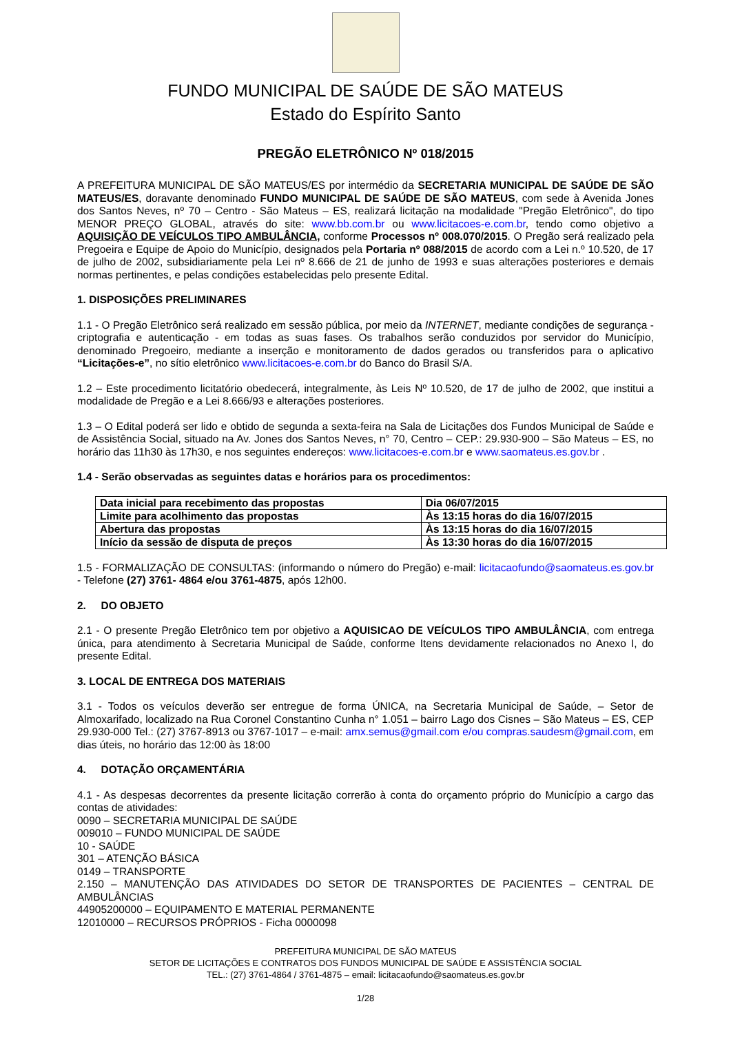FUNDO MUNICIPAL DE SAÚDE DE SÃO MATEUS
Estado do Espírito Santo
PREGÃO ELETRÔNICO Nº 018/2015
A PREFEITURA MUNICIPAL DE SÃO MATEUS/ES por intermédio da SECRETARIA MUNICIPAL DE SAÚDE DE SÃO MATEUS/ES, doravante denominado FUNDO MUNICIPAL DE SAÚDE DE SÃO MATEUS, com sede à Avenida Jones dos Santos Neves, nº 70 – Centro - São Mateus – ES, realizará licitação na modalidade "Pregão Eletrônico", do tipo MENOR PREÇO GLOBAL, através do site: www.bb.com.br ou www.licitacoes-e.com.br, tendo como objetivo a AQUISIÇÃO DE VEÍCULOS TIPO AMBULÂNCIA, conforme Processos nº 008.070/2015. O Pregão será realizado pela Pregoeira e Equipe de Apoio do Município, designados pela Portaria nº 088/2015 de acordo com a Lei n.º 10.520, de 17 de julho de 2002, subsidiariamente pela Lei nº 8.666 de 21 de junho de 1993 e suas alterações posteriores e demais normas pertinentes, e pelas condições estabelecidas pelo presente Edital.
1. DISPOSIÇÕES PRELIMINARES
1.1 - O Pregão Eletrônico será realizado em sessão pública, por meio da INTERNET, mediante condições de segurança - criptografia e autenticação - em todas as suas fases. Os trabalhos serão conduzidos por servidor do Município, denominado Pregoeiro, mediante a inserção e monitoramento de dados gerados ou transferidos para o aplicativo “Licitações-e”, no sítio eletrônico www.licitacoes-e.com.br do Banco do Brasil S/A.
1.2 – Este procedimento licitatório obedecerá, integralmente, às Leis Nº 10.520, de 17 de julho de 2002, que institui a modalidade de Pregão e a Lei 8.666/93 e alterações posteriores.
1.3 – O Edital poderá ser lido e obtido de segunda a sexta-feira na Sala de Licitações dos Fundos Municipal de Saúde e de Assistência Social, situado na Av. Jones dos Santos Neves, n° 70, Centro – CEP.: 29.930-900 – São Mateus – ES, no horário das 11h30 às 17h30, e nos seguintes endereços: www.licitacoes-e.com.br e www.saomateus.es.gov.br .
1.4 - Serão observadas as seguintes datas e horários para os procedimentos:
| Data inicial para recebimento das propostas | Dia 06/07/2015 |
| Limite para acolhimento das propostas | Às 13:15 horas do dia 16/07/2015 |
| Abertura das propostas | Às 13:15 horas do dia 16/07/2015 |
| Início da sessão de disputa de preços | Às 13:30 horas do dia 16/07/2015 |
1.5 - FORMALIZAÇÃO DE CONSULTAS: (informando o número do Pregão) e-mail: licitacaofundo@saomateus.es.gov.br - Telefone (27) 3761- 4864 e/ou 3761-4875, após 12h00.
2. DO OBJETO
2.1 - O presente Pregão Eletrônico tem por objetivo a AQUISICAO DE VEÍCULOS TIPO AMBULÂNCIA, com entrega única, para atendimento à Secretaria Municipal de Saúde, conforme Itens devidamente relacionados no Anexo I, do presente Edital.
3. LOCAL DE ENTREGA DOS MATERIAIS
3.1 - Todos os veículos deverão ser entregue de forma ÚNICA, na Secretaria Municipal de Saúde, – Setor de Almoxarifado, localizado na Rua Coronel Constantino Cunha n° 1.051 – bairro Lago dos Cisnes – São Mateus – ES, CEP 29.930-000 Tel.: (27) 3767-8913 ou 3767-1017 – e-mail: amx.semus@gmail.com e/ou compras.saudesm@gmail.com, em dias úteis, no horário das 12:00 às 18:00
4. DOTAÇÃO ORÇAMENTÁRIA
4.1 - As despesas decorrentes da presente licitação correrão à conta do orçamento próprio do Município a cargo das contas de atividades:
0090 – SECRETARIA MUNICIPAL DE SAÚDE
009010 – FUNDO MUNICIPAL DE SAÚDE
10 - SAÚDE
301 – ATENÇÃO BÁSICA
0149 – TRANSPORTE
2.150 – MANUTENÇÃO DAS ATIVIDADES DO SETOR DE TRANSPORTES DE PACIENTES – CENTRAL DE AMBULÂNCIAS
44905200000 – EQUIPAMENTO E MATERIAL PERMANENTE
12010000 – RECURSOS PRÓPRIOS - Ficha 0000098
PREFEITURA MUNICIPAL DE SÃO MATEUS
SETOR DE LICITAÇÕES E CONTRATOS DOS FUNDOS MUNICIPAL DE SAÚDE E ASSISTÊNCIA SOCIAL
TEL.: (27) 3761-4864 / 3761-4875 – email: licitacaofundo@saomateus.es.gov.br
1/28